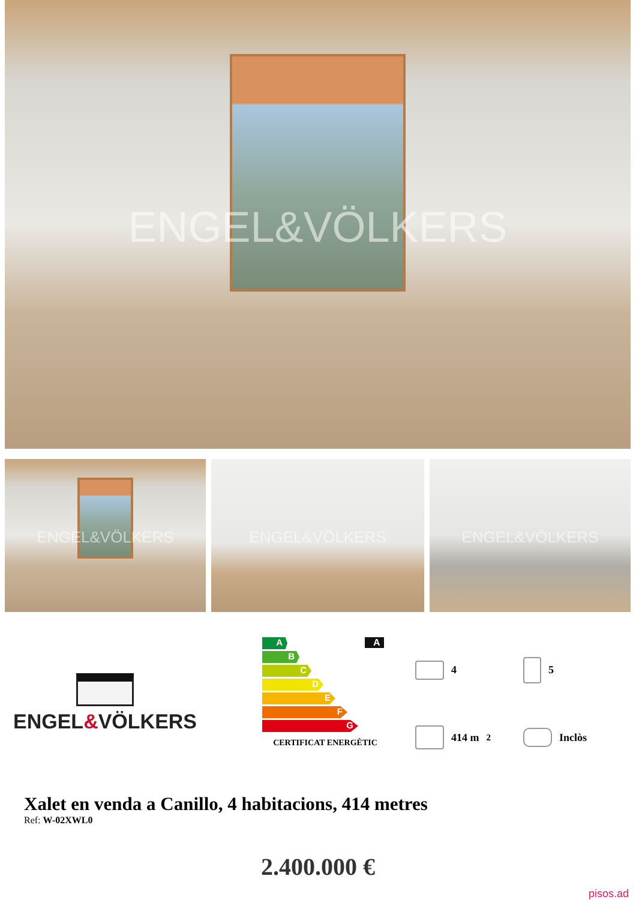ENGEL&VÖLKERS
ENGEL&VÖLKERS
ENGEL&VÖLKERS
ENGEL&VÖLKERS
ENGEL&VÖLKERS
A
B
C
D
E
F
G
CERTIFICAT ENERGÈTIC
A
4
5
414 m<sup>2</sup>
Inclòs
Xalet en venda a Canillo, 4 habitacions, 414 metres
Ref: W-02XWL0
2.400.000 €
pisos.ad